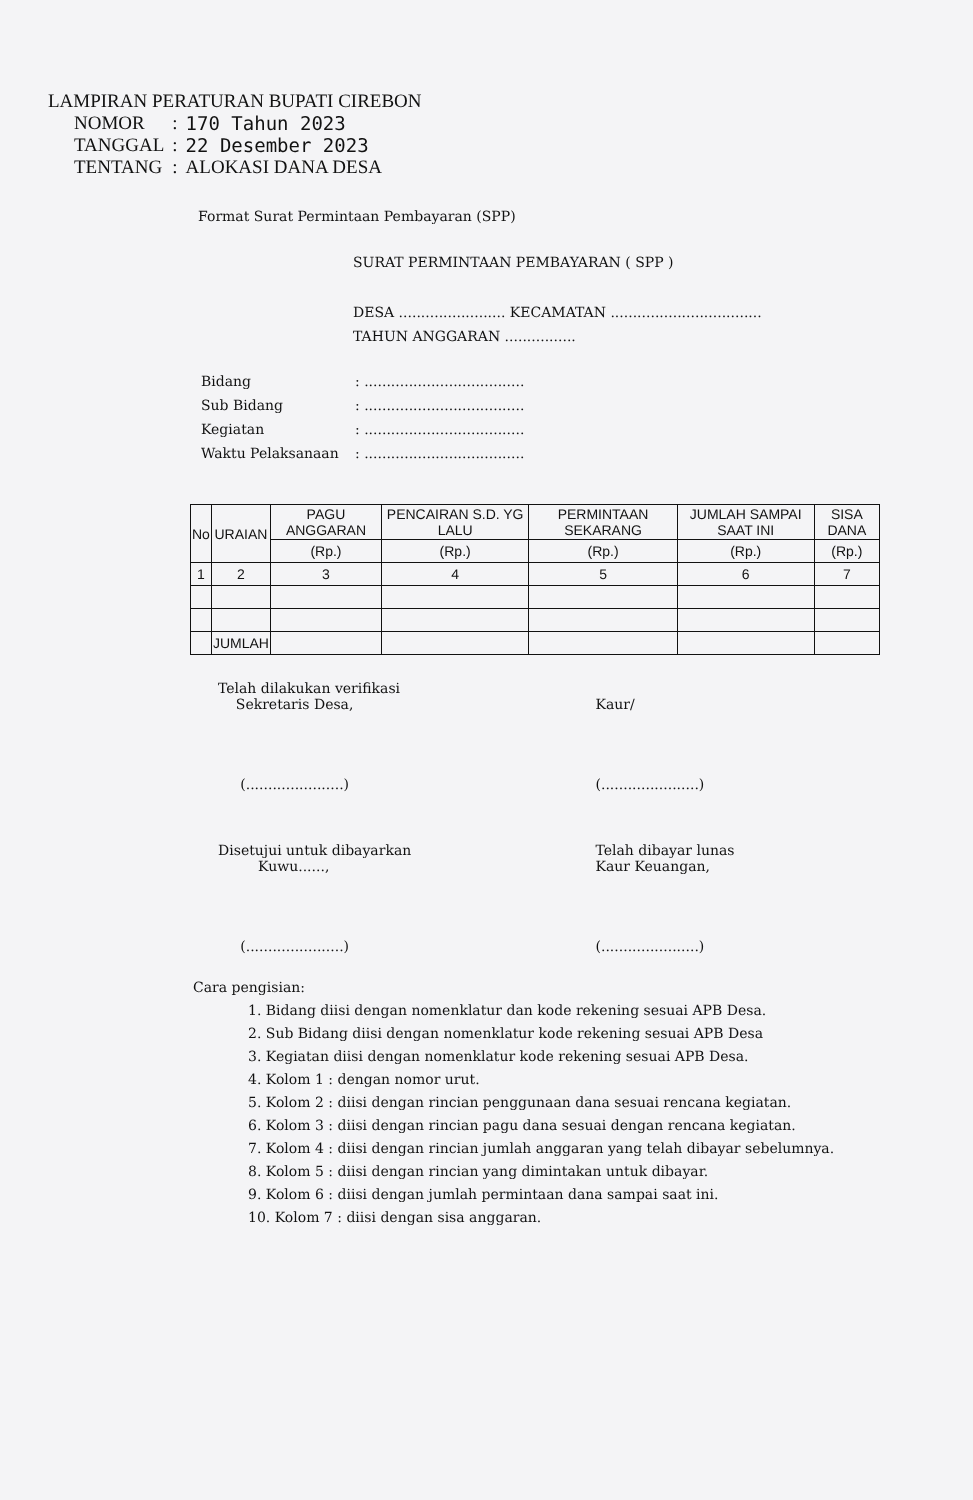LAMPIRAN PERATURAN BUPATI CIREBON
| NOMOR | : | 170 Tahun 2023 |
| TANGGAL | : | 22 Desember 2023 |
| TENTANG | : | ALOKASI DANA DESA |
Format Surat Permintaan Pembayaran (SPP)
SURAT PERMINTAAN PEMBAYARAN ( SPP )
DESA ........................ KECAMATAN ..................................
TAHUN ANGGARAN ................
| Bidang | : .................................... |
| Sub Bidang | : .................................... |
| Kegiatan | : .................................... |
| Waktu Pelaksanaan | : .................................... |
| No | URAIAN | PAGU ANGGARAN | PENCAIRAN S.D. YG LALU | PERMINTAAN SEKARANG | JUMLAH SAMPAI SAAT INI | SISA DANA |
| --- | --- | --- | --- | --- | --- | --- |
| | | (Rp.) | (Rp.) | (Rp.) | (Rp.) | (Rp.) |
| 1 | 2 | 3 | 4 | 5 | 6 | 7 |
| | JUMLAH | | | | | |
Telah dilakukan verifikasi
Sekretaris Desa,
(......................)
Kaur/
(......................)
Disetujui untuk dibayarkan
Kuwu......,
(......................)
Telah dibayar lunas
Kaur Keuangan,
(......................)
Cara pengisian:
1. Bidang diisi dengan nomenklatur dan kode rekening sesuai APB Desa.
2. Sub Bidang diisi dengan nomenklatur kode rekening sesuai APB Desa
3. Kegiatan diisi dengan nomenklatur kode rekening sesuai APB Desa.
4. Kolom 1 : dengan nomor urut.
5. Kolom 2 : diisi dengan rincian penggunaan dana sesuai rencana kegiatan.
6. Kolom 3 : diisi dengan rincian pagu dana sesuai dengan rencana kegiatan.
7. Kolom 4 : diisi dengan rincian jumlah anggaran yang telah dibayar sebelumnya.
8. Kolom 5 : diisi dengan rincian yang dimintakan untuk dibayar.
9. Kolom 6 : diisi dengan jumlah permintaan dana sampai saat ini.
10. Kolom 7 : diisi dengan sisa anggaran.